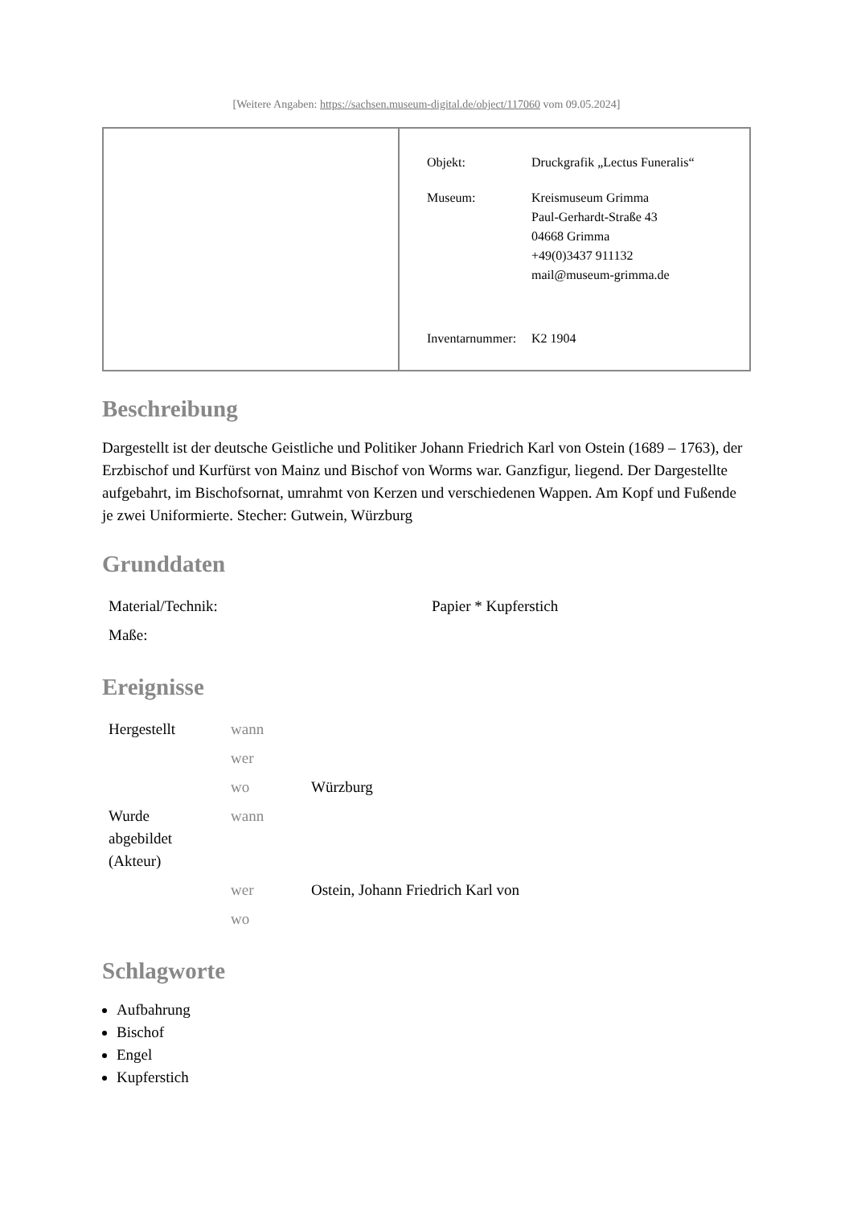[Weitere Angaben: https://sachsen.museum-digital.de/object/117060 vom 09.05.2024]
| Objekt: | Druckgrafik „Lectus Funeralis“ |
| Museum: | Kreismuseum Grimma Paul-Gerhardt-Straße 43 04668 Grimma +49(0)3437 911132 mail@museum-grimma.de |
| Inventarnummer: | K2 1904 |
Beschreibung
Dargestellt ist der deutsche Geistliche und Politiker Johann Friedrich Karl von Ostein (1689 – 1763), der Erzbischof und Kurfürst von Mainz und Bischof von Worms war. Ganzfigur, liegend. Der Dargestellte aufgebahrt, im Bischofsornat, umrahmt von Kerzen und verschiedenen Wappen. Am Kopf und Fußende je zwei Uniformierte. Stecher: Gutwein, Würzburg
Grunddaten
| Material/Technik: | Papier * Kupferstich |
| Maße: | |
Ereignisse
| Hergestellt | wann | |
| | wer | |
| | wo | Würzburg |
| Wurde abgebildet (Akteur) | wann | |
| | wer | Ostein, Johann Friedrich Karl von |
| | wo | |
Schlagworte
Aufbahrung
Bischof
Engel
Kupferstich